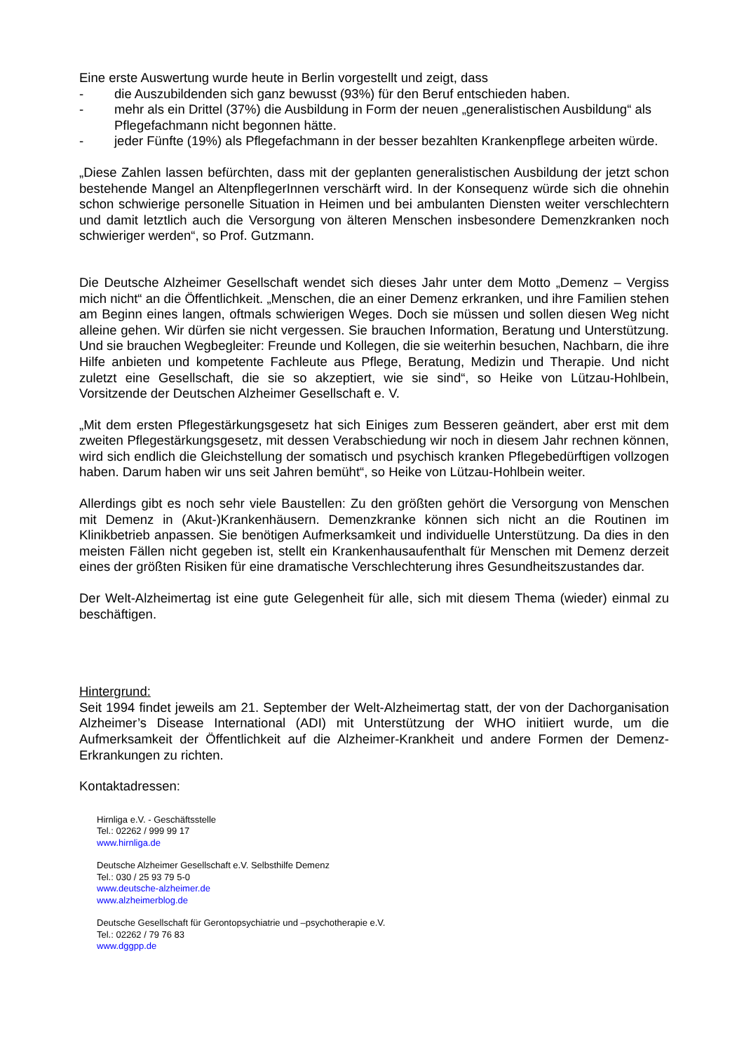Eine erste Auswertung wurde heute in Berlin vorgestellt und zeigt, dass
- die Auszubildenden sich ganz bewusst (93%) für den Beruf entschieden haben.
- mehr als ein Drittel (37%) die Ausbildung in Form der neuen „generalistischen Ausbildung“ als Pflegefachmann nicht begonnen hätte.
- jeder Fünfte (19%) als Pflegefachmann in der besser bezahlten Krankenpflege arbeiten würde.
„Diese Zahlen lassen befürchten, dass mit der geplanten generalistischen Ausbildung der jetzt schon bestehende Mangel an AltenpflegerInnen verschärft wird. In der Konsequenz würde sich die ohnehin schon schwierige personelle Situation in Heimen und bei ambulanten Diensten weiter verschlechtern und damit letztlich auch die Versorgung von älteren Menschen insbesondere Demenzkranken noch schwieriger werden“, so Prof. Gutzmann.
Die Deutsche Alzheimer Gesellschaft wendet sich dieses Jahr unter dem Motto „Demenz – Vergiss mich nicht“ an die Öffentlichkeit. „Menschen, die an einer Demenz erkranken, und ihre Familien stehen am Beginn eines langen, oftmals schwierigen Weges. Doch sie müssen und sollen diesen Weg nicht alleine gehen. Wir dürfen sie nicht vergessen. Sie brauchen Information, Beratung und Unterstützung. Und sie brauchen Wegbegleiter: Freunde und Kollegen, die sie weiterhin besuchen, Nachbarn, die ihre Hilfe anbieten und kompetente Fachleute aus Pflege, Beratung, Medizin und Therapie. Und nicht zuletzt eine Gesellschaft, die sie so akzeptiert, wie sie sind“, so Heike von Lützau-Hohlbein, Vorsitzende der Deutschen Alzheimer Gesellschaft e. V.
„Mit dem ersten Pflegestärkungsgesetz hat sich Einiges zum Besseren geändert, aber erst mit dem zweiten Pflegestärkungsgesetz, mit dessen Verabschiedung wir noch in diesem Jahr rechnen können, wird sich endlich die Gleichstellung der somatisch und psychisch kranken Pflegebedürftigen vollzogen haben. Darum haben wir uns seit Jahren bemüht“, so Heike von Lützau-Hohlbein weiter.
Allerdings gibt es noch sehr viele Baustellen: Zu den größten gehört die Versorgung von Menschen mit Demenz in (Akut-)Krankenhäusern. Demenzkranke können sich nicht an die Routinen im Klinikbetrieb anpassen. Sie benötigen Aufmerksamkeit und individuelle Unterstützung. Da dies in den meisten Fällen nicht gegeben ist, stellt ein Krankenhausaufenthalt für Menschen mit Demenz derzeit eines der größten Risiken für eine dramatische Verschlechterung ihres Gesundheitszustandes dar.
Der Welt-Alzheimertag ist eine gute Gelegenheit für alle, sich mit diesem Thema (wieder) einmal zu beschäftigen.
Hintergrund:
Seit 1994 findet jeweils am 21. September der Welt-Alzheimertag statt, der von der Dachorganisation Alzheimer’s Disease International (ADI) mit Unterstützung der WHO initiiert wurde, um die Aufmerksamkeit der Öffentlichkeit auf die Alzheimer-Krankheit und andere Formen der Demenz-Erkrankungen zu richten.
Kontaktadressen:
Hirnliga e.V. - Geschäftsstelle
Tel.: 02262 / 999 99 17
www.hirnliga.de
Deutsche Alzheimer Gesellschaft e.V. Selbsthilfe Demenz
Tel.: 030 / 25 93 79 5-0
www.deutsche-alzheimer.de
www.alzheimerblog.de
Deutsche Gesellschaft für Gerontopsychiatrie und –psychotherapie e.V.
Tel.: 02262 / 79 76 83
www.dggpp.de